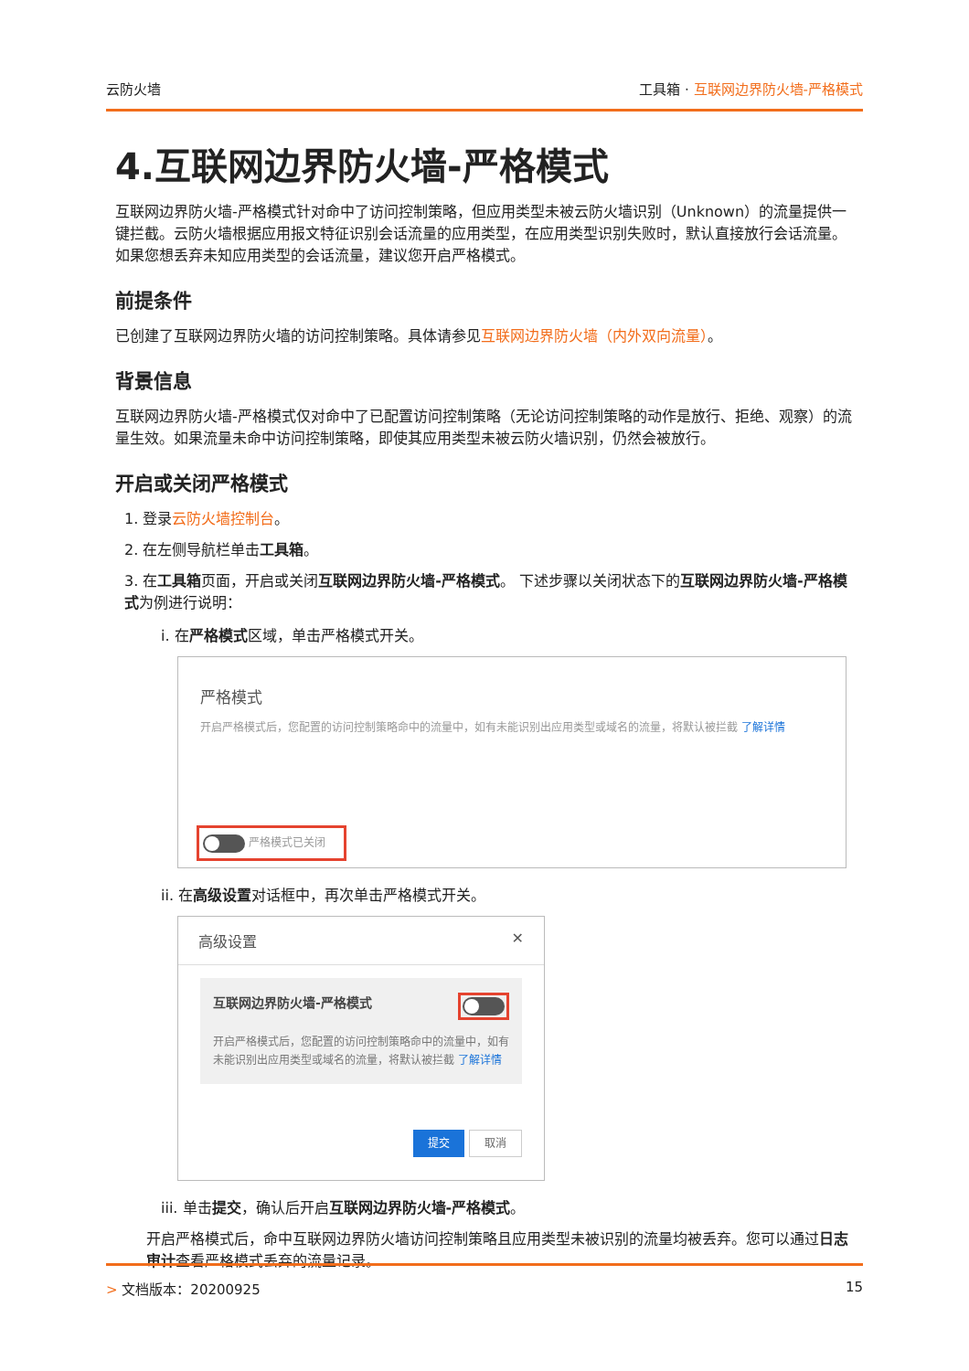云防火墙 工具箱 · 互联网边界防火墙-严格模式
4.互联网边界防火墙-严格模式
互联网边界防火墙-严格模式针对命中了访问控制策略，但应用类型未被云防火墙识别（Unknown）的流量提供一键拦截。云防火墙根据应用报文特征识别会话流量的应用类型，在应用类型识别失败时，默认直接放行会话流量。如果您想丢弃未知应用类型的会话流量，建议您开启严格模式。
前提条件
已创建了互联网边界防火墙的访问控制策略。具体请参见互联网边界防火墙（内外双向流量）。
背景信息
互联网边界防火墙-严格模式仅对命中了已配置访问控制策略（无论访问控制策略的动作是放行、拒绝、观察）的流量生效。如果流量未命中访问控制策略，即使其应用类型未被云防火墙识别，仍然会被放行。
开启或关闭严格模式
1. 登录云防火墙控制台。
2. 在左侧导航栏单击工具箱。
3. 在工具箱页面，开启或关闭互联网边界防火墙-严格模式。 下述步骤以关闭状态下的互联网边界防火墙-严格模式为例进行说明：
i. 在严格模式区域，单击严格模式开关。
严格模式
开启严格模式后，您配置的访问控制策略命中的流量中，如有未能识别出应用类型或域名的流量，将默认被拦截 了解详情
严格模式已关闭
ii. 在高级设置对话框中，再次单击严格模式开关。
高级设置 ✕
互联网边界防火墙-严格模式
开启严格模式后，您配置的访问控制策略命中的流量中，如有未能识别出应用类型或域名的流量，将默认被拦截 了解详情
提交 取消
iii. 单击提交，确认后开启互联网边界防火墙-严格模式。
开启严格模式后，命中互联网边界防火墙访问控制策略且应用类型未被识别的流量均被丢弃。您可以通过日志审计查看严格模式丢弃的流量记录。
> 文档版本：20200925 15